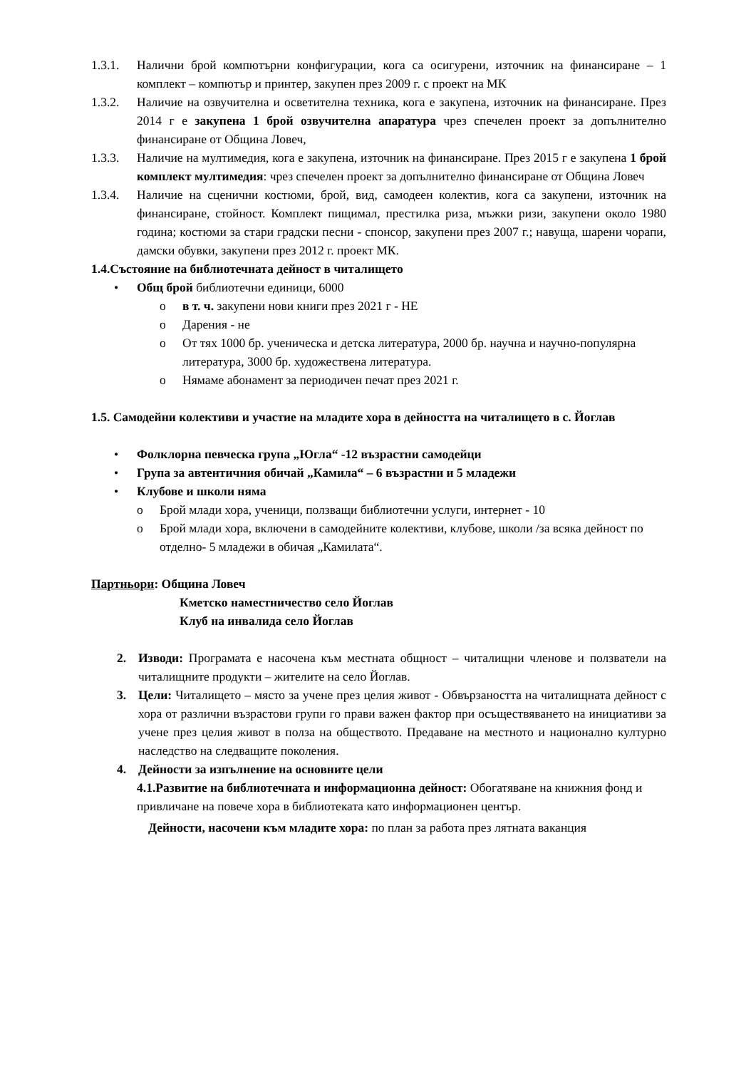1.3.1. Налични брой компютърни конфигурации, кога са осигурени, източник на финансиране – 1 комплект – компютър и принтер, закупен през 2009 г. с проект на МК
1.3.2. Наличие на озвучителна и осветителна техника, кога е закупена, източник на финансиране. През 2014 г е закупена 1 брой озвучителна апаратура чрез спечелен проект за допълнително финансиране от Община Ловеч,
1.3.3. Наличие на мултимедия, кога е закупена, източник на финансиране. През 2015 г е закупена 1 брой комплект мултимедия: чрез спечелен проект за допълнително финансиране от Община Ловеч
1.3.4. Наличие на сценични костюми, брой, вид, самодеен колектив, кога са закупени, източник на финансиране, стойност. Комплект пищимал, престилка риза, мъжки ризи, закупени около 1980 година; костюми за стари градски песни - спонсор, закупени през 2007 г.; навуща, шарени чорапи, дамски обувки, закупени през 2012 г. проект МК.
1.4.Състояние на библиотечната дейност в читалището
• Общ брой библиотечни единици, 6000
o в т. ч. закупени нови книги през 2021 г - НЕ
o Дарения - не
o От тях 1000 бр. ученическа и детска литература, 2000 бр. научна и научно-популярна литература, 3000 бр. художествена литература.
o Нямаме абонамент за периодичен печат през 2021 г.
1.5. Самодейни колективи и участие на младите хора в дейността на читалището в с. Йоглав
• Фолклорна певческа група „Югла“ -12 възрастни самодейци
• Група за автентичния обичай „Камила“ – 6 възрастни и 5 младежи
• Клубове и школи няма
o Брой млади хора, ученици, ползващи библиотечни услуги, интернет - 10
o Брой млади хора, включени в самодейните колективи, клубове, школи /за всяка дейност по отделно- 5 младежи в обичая „Камилата“.
Партньори: Община Ловеч
Кметско наместничество село Йоглав
Клуб на инвалида село Йоглав
2. Изводи: Програмата е насочена към местната общност – читалищни членове и ползватели на читалищните продукти – жителите на село Йоглав.
3. Цели: Читалището – място за учене през целия живот - Обвързаността на читалищната дейност с хора от различни възрастови групи го прави важен фактор при осъществяването на инициативи за учене през целия живот в полза на обществото. Предаване на местното и национално културно наследство на следващите поколения.
4. Дейности за изпълнение на основните цели
4.1.Развитие на библиотечната и информационна дейност: Обогатяване на книжния фонд и привличане на повече хора в библиотеката като информационен център.
Дейности, насочени към младите хора: по план за работа през лятната ваканция